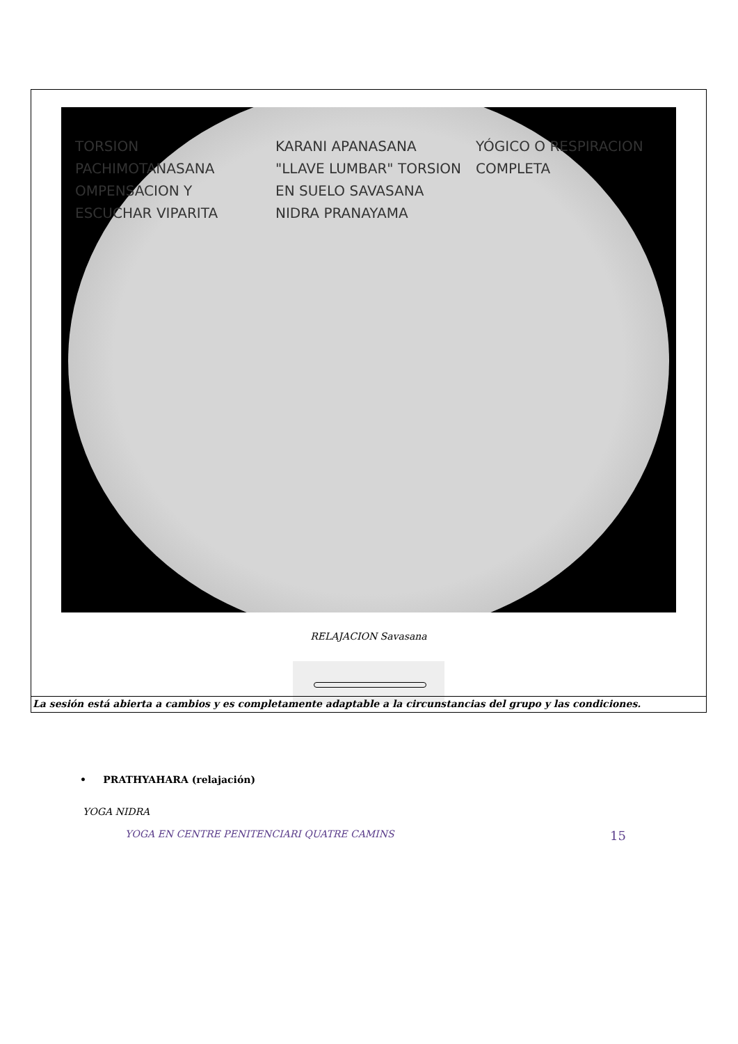TORSION PACHIMOTANASANA OMPENSACION Y ESCUCHAR VIPARITA KARANI APANASANA "LLAVE LUMBAR" TORSION EN SUELO SAVASANA NIDRA PRANAYAMA YÓGICO O RESPIRACION COMPLETA
RELAJACION Savasana
• PRATHYAHARA (relajación)
YOGA NIDRA
La sesión está abierta a cambios y es completamente adaptable a la circunstancias del grupo y las condiciones.
YOGA EN CENTRE PENITENCIARI QUATRE CAMINS 15